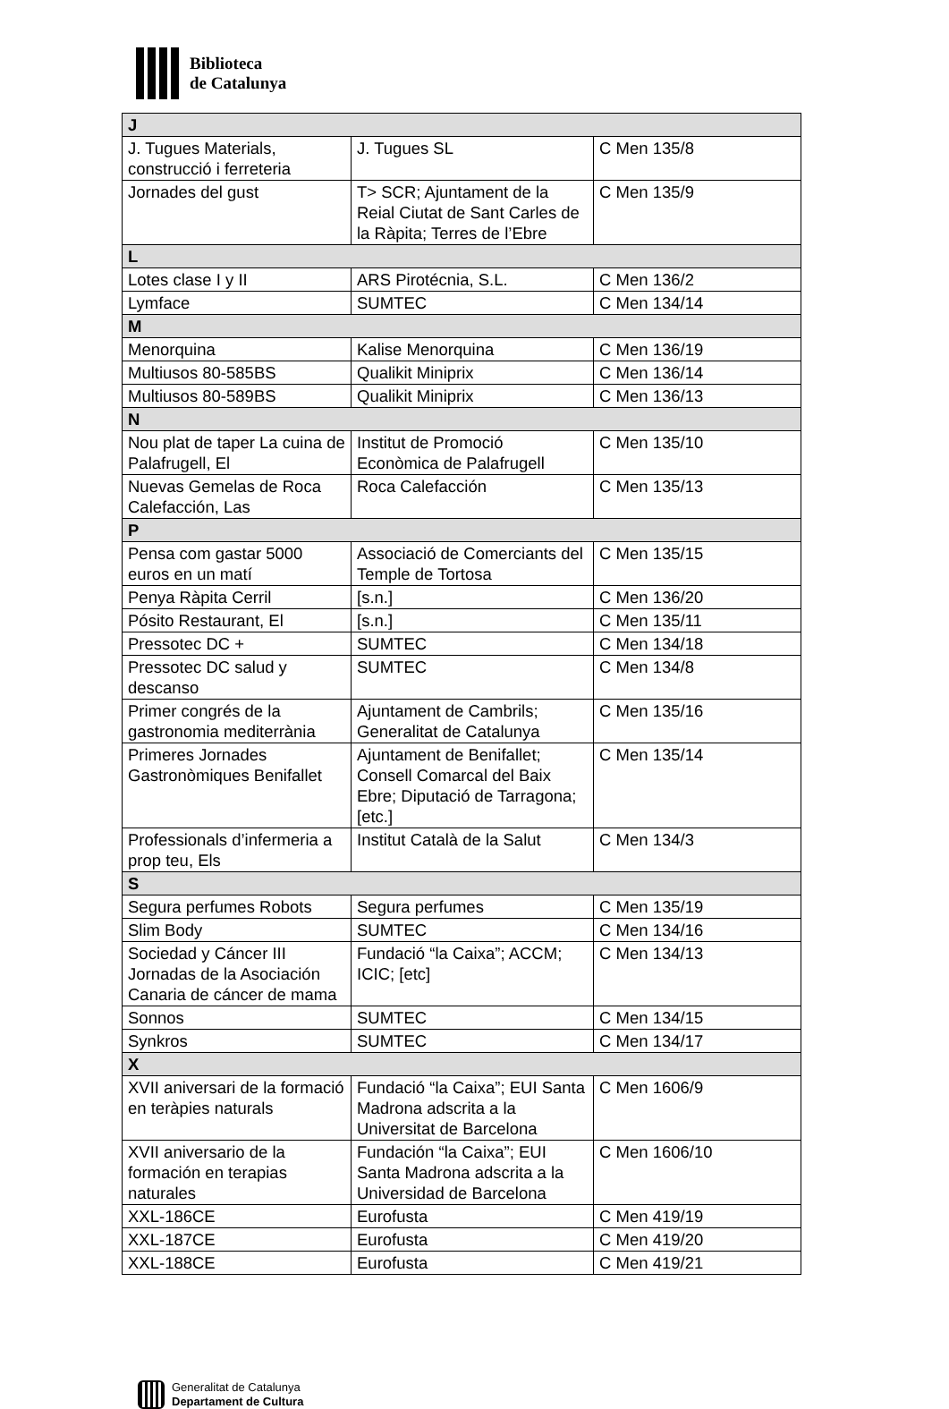Biblioteca
de Catalunya
| J | | |
| --- | --- | --- |
| J. Tugues Materials, construcció i ferreteria | J. Tugues SL | C Men 135/8 |
| Jornades del gust | T> SCR; Ajuntament de la Reial Ciutat de Sant Carles de la Ràpita; Terres de l’Ebre | C Men 135/9 |
| L | | |
| Lotes clase I y II | ARS Pirotécnia, S.L. | C Men 136/2 |
| Lymface | SUMTEC | C Men 134/14 |
| M | | |
| Menorquina | Kalise Menorquina | C Men 136/19 |
| Multiusos 80-585BS | Qualikit Miniprix | C Men 136/14 |
| Multiusos 80-589BS | Qualikit Miniprix | C Men 136/13 |
| N | | |
| Nou plat de taper La cuina de Palafrugell, El | Institut de Promoció Econòmica de Palafrugell | C Men 135/10 |
| Nuevas Gemelas de Roca Calefacción, Las | Roca Calefacción | C Men 135/13 |
| P | | |
| Pensa com gastar 5000 euros en un matí | Associació de Comerciants del Temple de Tortosa | C Men 135/15 |
| Penya Ràpita Cerril | [s.n.] | C Men 136/20 |
| Pósito Restaurant, El | [s.n.] | C Men 135/11 |
| Pressotec DC + | SUMTEC | C Men 134/18 |
| Pressotec DC salud y descanso | SUMTEC | C Men 134/8 |
| Primer congrés de la gastronomia mediterrània | Ajuntament de Cambrils; Generalitat de Catalunya | C Men 135/16 |
| Primeres Jornades Gastronòmiques Benifallet | Ajuntament de Benifallet; Consell Comarcal del Baix Ebre; Diputació de Tarragona; [etc.] | C Men 135/14 |
| Professionals d’infermeria a prop teu, Els | Institut Català de la Salut | C Men 134/3 |
| S | | |
| Segura perfumes Robots | Segura perfumes | C Men 135/19 |
| Slim Body | SUMTEC | C Men 134/16 |
| Sociedad y Cáncer III Jornadas de la Asociación Canaria de cáncer de mama | Fundació “la Caixa”; ACCM; ICIC; [etc] | C Men 134/13 |
| Sonnos | SUMTEC | C Men 134/15 |
| Synkros | SUMTEC | C Men 134/17 |
| X | | |
| XVII aniversari de la formació en teràpies naturals | Fundació “la Caixa”; EUI Santa Madrona adscrita a la Universitat de Barcelona | C Men 1606/9 |
| XVII aniversario de la formación en terapias naturales | Fundación “la Caixa”; EUI Santa Madrona adscrita a la Universidad de Barcelona | C Men 1606/10 |
| XXL-186CE | Eurofusta | C Men 419/19 |
| XXL-187CE | Eurofusta | C Men 419/20 |
| XXL-188CE | Eurofusta | C Men 419/21 |
Generalitat de Catalunya
Departament de Cultura